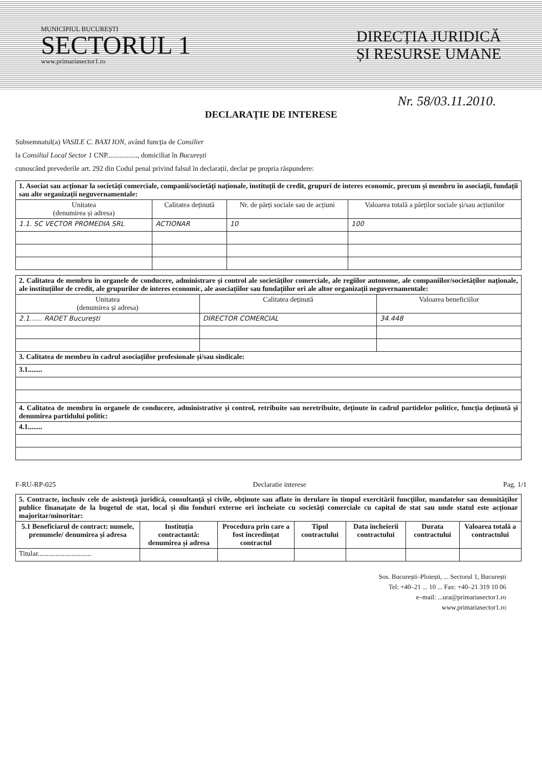MUNICIPIUL BUCUREȘTI
SECTORUL 1
www.primariasector1.ro
DIRECȚIA JURIDICĂ
ȘI RESURSE UMANE
Nr. 58/03.11.2010.
DECLARAȚIE DE INTERESE
Subsemnatul(a) VASILE C. BAXI ION, având funcția de Consilier
la Consiliul Local Sector 1 CNP................., domiciliat în București
cunoscând prevederile art. 292 din Codul penal privind falsul în declarații, declar pe propria răspundere:
| 1. Asociat sau acționar la societăți comerciale, companii/societăți naționale, instituții de credit, grupuri de interes economic, precum și membru în asociații, fundații sau alte organizații neguvernamentale: | | | |
| Unitatea (denumirea și adresa) | Calitatea deținută | Nr. de părți sociale sau de acțiuni | Valoarea totală a părților sociale și/sau acțiunilor |
| 1.1. SC VECTOR PROMEDIA SRL | ACTIONAR | 10 | 100 |
| 2. Calitatea de membru în organele de conducere, administrare și control ale societăților comerciale, ale regiilor autonome, ale companiilor/societăților naționale, ale instituțiilor de credit, ale grupurilor de interes economic, ale asociațiilor sau fundațiilor ori ale altor organizații neguvernamentale: | | |
| Unitatea (denumirea și adresa) | Calitatea deținută | Valoarea beneficiilor |
| 2.1...... RADET București | DIRECTOR COMERCIAL | 34.448 |
| 3. Calitatea de membru în cadrul asociațiilor profesionale și/sau sindicale: | | |
| 3.1........ | | |
| 4. Calitatea de membru în organele de conducere, administrative și control, retribuite sau neretribuite, deținute în cadrul partidelor politice, funcția deținută și denumirea partidului politic: | | |
| 4.1........ | | |
F-RU-RP-025 Declaratie interese Pag. 1/1
| 5. Contracte, inclusiv cele de asistență juridică, consultanță și civile, obținute sau aflate în derulare în timpul exercitării funcțiilor, mandatelor sau demnităților publice finanațate de la bugetul de stat, local și din fonduri externe ori încheiate cu societăți comerciale cu capital de stat sau unde statul este acționar majoritar/minoritar: | | | | | | |
| 5.1 Beneficiarul de contract: numele, prenumele/ denumirea și adresa | Instituția contractantă: denumirea și adresa | Procedura prin care a fost încredințat contractul | Tipul contractului | Data încheierii contractului | Durata contractului | Valoarea totală a contractului |
| Titular.............................. | | | | | | |
Sos. București–Ploiești, ... Sectorul 1, București
Tel: +40–21 ... 10 ... Fax: +40–21 319 10 06
e–mail: ...ura@primariasector1.ro
www.primariasector1.ro